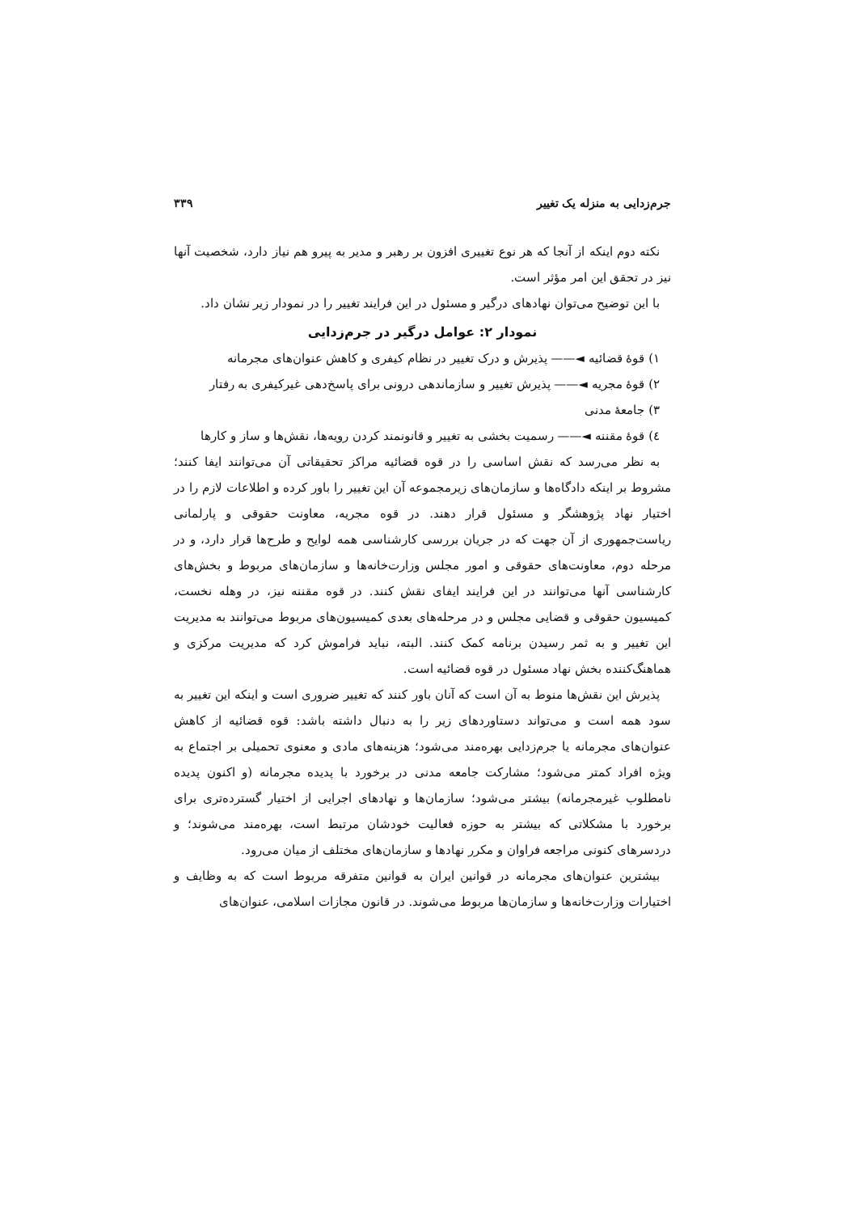جرم‌زدایی به منزله یک تغییر ۳۳۹
نکته دوم اینکه از آنجا که هر نوع تغییری افزون بر رهبر و مدیر به پیرو هم نیاز دارد، شخصیت آنها نیز در تحقق این امر مؤثر است.
با این توضیح می‌توان نهادهای درگیر و مسئول در این فرایند تغییر را در نمودار زیر نشان داد.
نمودار ۲: عوامل درگیر در جرم‌زدایی
۱) قوهٔ قضائیه ◄—— پذیرش و درک تغییر در نظام کیفری و کاهش عنوان‌های مجرمانه
۲) قوهٔ مجریه ◄—— پذیرش تغییر و سازماندهی درونی برای پاسخ‌دهی غیرکیفری به رفتار
۳) جامعهٔ مدنی
٤) قوهٔ مقننه ◄—— رسمیت بخشی به تغییر و قانونمند کردن رویه‌ها، نقش‌ها و ساز و کارها
به نظر می‌رسد که نقش اساسی را در قوه قضائیه مراکز تحقیقاتی آن می‌توانند ایفا کنند؛ مشروط بر اینکه دادگاه‌ها و سازمان‌های زیرمجموعه آن این تغییر را باور کرده و اطلاعات لازم را در اختیار نهاد پژوهشگر و مسئول قرار دهند. در قوه مجریه، معاونت حقوقی و پارلمانی ریاست‌جمهوری از آن جهت که در جریان بررسی کارشناسی همه لوایح و طرح‌ها قرار دارد، و در مرحله دوم، معاونت‌های حقوقی و امور مجلس وزارت‌خانه‌ها و سازمان‌های مربوط و بخش‌های کارشناسی آنها می‌توانند در این فرایند ایفای نقش کنند. در قوه مقننه نیز، در وهله نخست، کمیسیون حقوقی و قضایی مجلس و در مرحله‌های بعدی کمیسیون‌های مربوط می‌توانند به مدیریت این تغییر و به ثمر رسیدن برنامه کمک کنند. البته، نباید فراموش کرد که مدیریت مرکزی و هماهنگ‌کننده بخش نهاد مسئول در قوه قضائیه است.
پذیرش این نقش‌ها منوط به آن است که آنان باور کنند که تغییر ضروری است و اینکه این تغییر به سود همه است و می‌تواند دستاوردهای زیر را به دنبال داشته باشد: قوه قضائیه از کاهش عنوان‌های مجرمانه یا جرم‌زدایی بهره‌مند می‌شود؛ هزینه‌های مادی و معنوی تحمیلی بر اجتماع به ویژه افراد کمتر می‌شود؛ مشارکت جامعه مدنی در برخورد با پدیده مجرمانه (و اکنون پدیده نامطلوب غیرمجرمانه) بیشتر می‌شود؛ سازمان‌ها و نهادهای اجرایی از اختیار گسترده‌تری برای برخورد با مشکلاتی که بیشتر به حوزه فعالیت خودشان مرتبط است، بهره‌مند می‌شوند؛ و دردسرهای کنونی مراجعه فراوان و مکرر نهادها و سازمان‌های مختلف از میان می‌رود.
بیشترین عنوان‌های مجرمانه در قوانین ایران به قوانین متفرقه مربوط است که به وظایف و اختیارات وزارت‌خانه‌ها و سازمان‌ها مربوط می‌شوند. در قانون مجازات اسلامی، عنوان‌های